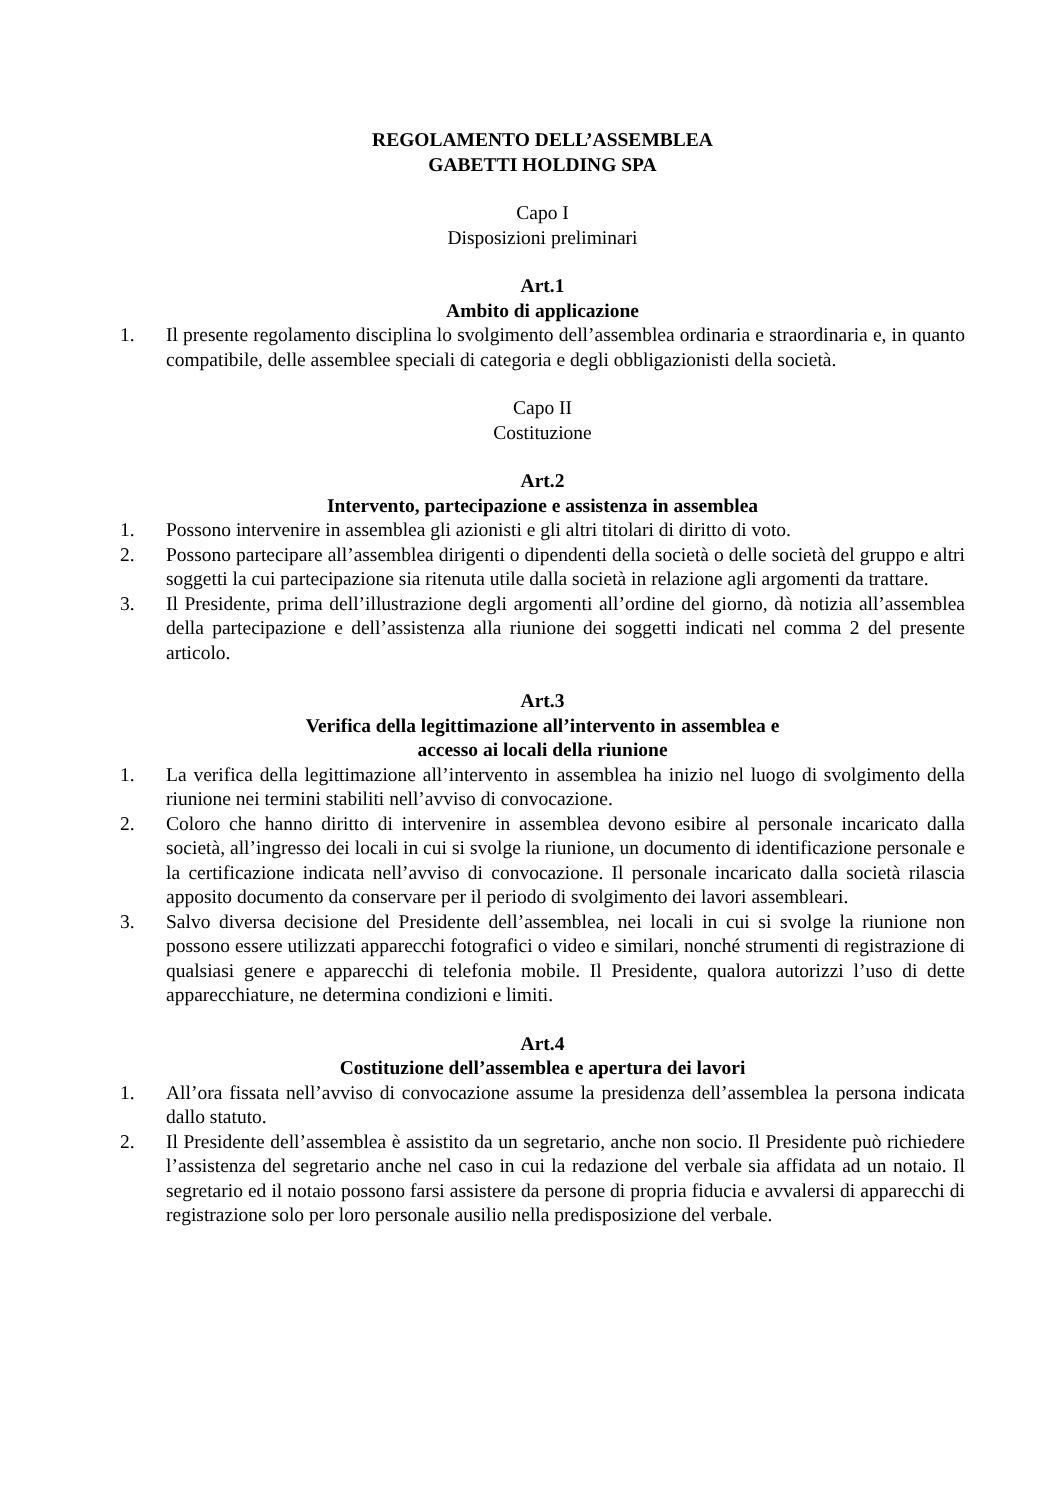REGOLAMENTO DELL’ASSEMBLEA
GABETTI HOLDING SPA
Capo I
Disposizioni preliminari
Art.1
Ambito di applicazione
1. Il presente regolamento disciplina lo svolgimento dell’assemblea ordinaria e straordinaria e, in quanto compatibile, delle assemblee speciali di categoria e degli obbligazionisti della società.
Capo II
Costituzione
Art.2
Intervento, partecipazione e assistenza in assemblea
1. Possono intervenire in assemblea gli azionisti e gli altri titolari di diritto di voto.
2. Possono partecipare all’assemblea dirigenti o dipendenti della società o delle società del gruppo e altri soggetti la cui partecipazione sia ritenuta utile dalla società in relazione agli argomenti da trattare.
3. Il Presidente, prima dell’illustrazione degli argomenti all’ordine del giorno, dà notizia all’assemblea della partecipazione e dell’assistenza alla riunione dei soggetti indicati nel comma 2 del presente articolo.
Art.3
Verifica della legittimazione all’intervento in assemblea e
accesso ai locali della riunione
1. La verifica della legittimazione all’intervento in assemblea ha inizio nel luogo di svolgimento della riunione nei termini stabiliti nell’avviso di convocazione.
2. Coloro che hanno diritto di intervenire in assemblea devono esibire al personale incaricato dalla società, all’ingresso dei locali in cui si svolge la riunione, un documento di identificazione personale e la certificazione indicata nell’avviso di convocazione. Il personale incaricato dalla società rilascia apposito documento da conservare per il periodo di svolgimento dei lavori assembleari.
3. Salvo diversa decisione del Presidente dell’assemblea, nei locali in cui si svolge la riunione non possono essere utilizzati apparecchi fotografici o video e similari, nonché strumenti di registrazione di qualsiasi genere e apparecchi di telefonia mobile. Il Presidente, qualora autorizzi l’uso di dette apparecchiature, ne determina condizioni e limiti.
Art.4
Costituzione dell’assemblea e apertura dei lavori
1. All’ora fissata nell’avviso di convocazione assume la presidenza dell’assemblea la persona indicata dallo statuto.
2. Il Presidente dell’assemblea è assistito da un segretario, anche non socio. Il Presidente può richiedere l’assistenza del segretario anche nel caso in cui la redazione del verbale sia affidata ad un notaio. Il segretario ed il notaio possono farsi assistere da persone di propria fiducia e avvalersi di apparecchi di registrazione solo per loro personale ausilio nella predisposizione del verbale.